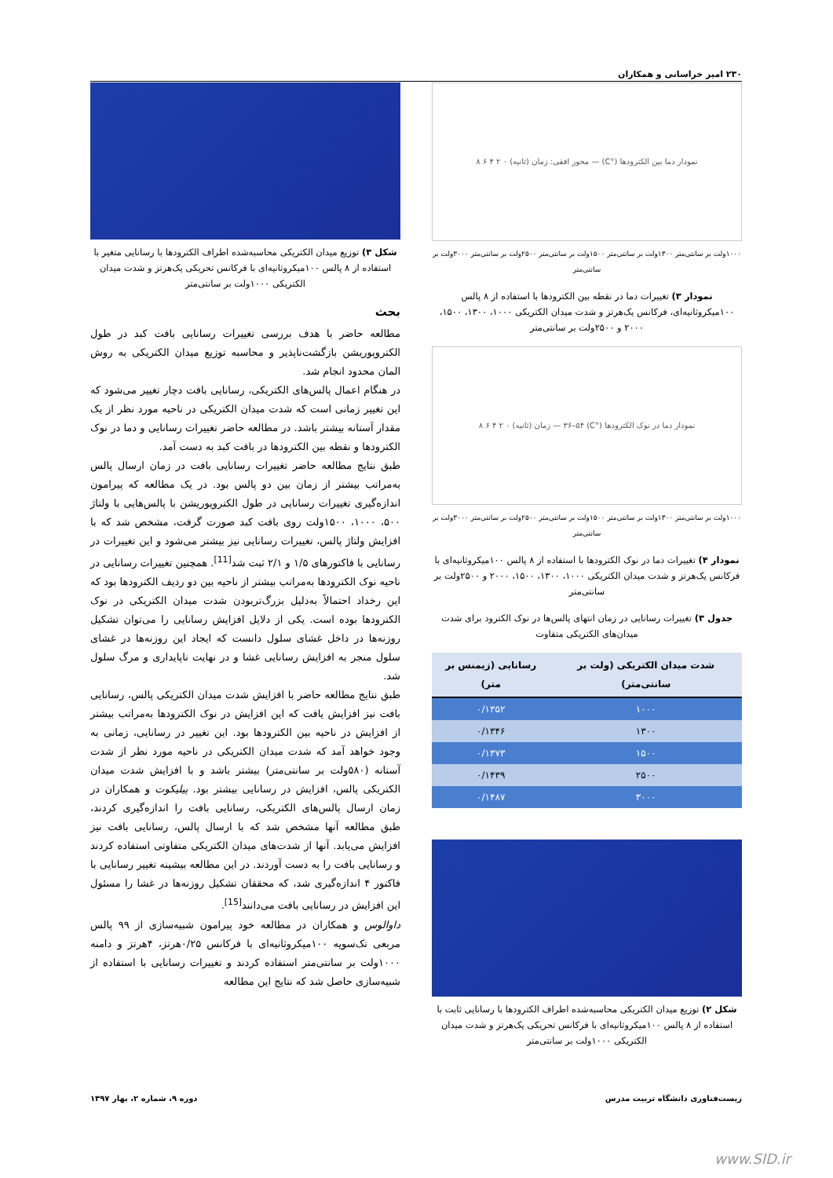۲۳۰ امیر خراسانی و همکاران
نمودار دما بین الکترودها (°C) — محور افقی: زمان (ثانیه) ۰ ۲ ۴ ۶ ۸
۱۰۰۰ولت بر سانتی‌متر ۱۳۰۰ولت بر سانتی‌متر ۱۵۰۰ولت بر سانتی‌متر ۲۵۰۰ولت بر سانتی‌متر ۳۰۰۰ولت بر سانتی‌متر
نمودار ۳) تغییرات دما در نقطه بین الکترودها با استفاده از ۸ پالس ۱۰۰میکروثانیه‌ای، فرکانس یک‌هرتز و شدت میدان الکتریکی ۱۰۰۰، ۱۳۰۰، ۱۵۰۰، ۲۰۰۰ و ۲۵۰۰ولت بر سانتی‌متر
نمودار دما در نوک الکترودها (°C) ۳۶–۵۴ — زمان (ثانیه) ۰ ۲ ۴ ۶ ۸
۱۰۰۰ولت بر سانتی‌متر ۱۳۰۰ولت بر سانتی‌متر ۱۵۰۰ولت بر سانتی‌متر ۲۵۰۰ولت بر سانتی‌متر ۳۰۰۰ولت بر سانتی‌متر
نمودار ۴) تغییرات دما در نوک الکترودها با استفاده از ۸ پالس ۱۰۰میکروثانیه‌ای با فرکانس یک‌هرتز و شدت میدان الکتریکی ۱۰۰۰، ۱۳۰۰، ۱۵۰۰، ۲۰۰۰ و ۲۵۰۰ولت بر سانتی‌متر
جدول ۳) تغییرات رسانایی در زمان انتهای پالس‌ها در نوک الکترود برای شدت میدان‌های الکتریکی متفاوت
| شدت میدان الکتریکی (ولت بر سانتی‌متر) | رسانایی (زیمنس بر متر) |
| --- | --- |
| ۱۰۰۰ | ۰/۱۳۵۲ |
| ۱۳۰۰ | ۰/۱۳۴۶ |
| ۱۵۰۰ | ۰/۱۳۷۳ |
| ۲۵۰۰ | ۰/۱۴۳۹ |
| ۳۰۰۰ | ۰/۱۴۸۷ |
شکل ۲) توزیع میدان الکتریکی محاسبه‌شده اطراف الکترودها با رسانایی ثابت با استفاده از ۸ پالس ۱۰۰میکروثانیه‌ای با فرکانس تحریکی یک‌هرتز و شدت میدان الکتریکی ۱۰۰۰ولت بر سانتی‌متر
شکل ۳) توزیع میدان الکتریکی محاسبه‌شده اطراف الکترودها با رسانایی متغیر با استفاده از ۸ پالس ۱۰۰میکروثانیه‌ای با فرکانس تحریکی یک‌هرتز و شدت میدان الکتریکی ۱۰۰۰ولت بر سانتی‌متر
بحث
مطالعه حاضر با هدف بررسی تغییرات رسانایی بافت کبد در طول الکتروپوریشن بازگشت‌ناپذیر و محاسبه توزیع میدان الکتریکی به روش المان محدود انجام شد.
در هنگام اعمال پالس‌های الکتریکی، رسانایی بافت دچار تغییر می‌شود که این تغییر زمانی است که شدت میدان الکتریکی در ناحیه مورد نظر از یک مقدار آستانه بیشتر باشد. در مطالعه حاضر تغییرات رسانایی و دما در نوک الکترودها و نقطه بین الکترودها در بافت کبد به دست آمد.
طبق نتایج مطالعه حاضر تغییرات رسانایی بافت در زمان ارسال پالس به‌مراتب بیشتر از زمان بین دو پالس بود. در یک مطالعه که پیرامون اندازه‌گیری تغییرات رسانایی در طول الکتروپوریشن با پالس‌هایی با ولتاژ ۵۰۰، ۱۰۰۰، ۱۵۰۰ولت روی بافت کبد صورت گرفت، مشخص شد که با افزایش ولتاژ پالس، تغییرات رسانایی نیز بیشتر می‌شود و این تغییرات در رسانایی با فاکتورهای ۱/۵ و ۲/۱ ثبت شد<sup>[11]</sup>. همچنین تغییرات رسانایی در ناحیه نوک الکترودها به‌مراتب بیشتر از ناحیه بین دو ردیف الکترودها بود که این رخداد احتمالاً به‌دلیل بزرگ‌تربودن شدت میدان الکتریکی در نوک الکترودها بوده است. یکی از دلایل افزایش رسانایی را می‌توان تشکیل روزنه‌ها در داخل غشای سلول دانست که ایجاد این روزنه‌ها در غشای سلول منجر به افزایش رسانایی غشا و در نهایت ناپایداری و مرگ سلول شد.
طبق نتایج مطالعه حاضر با افزایش شدت میدان الکتریکی پالس، رسانایی بافت نیز افزایش یافت که این افزایش در نوک الکترودها به‌مراتب بیشتر از افزایش در ناحیه بین الکترودها بود. این تغییر در رسانایی، زمانی به وجود خواهد آمد که شدت میدان الکتریکی در ناحیه مورد نظر از شدت آستانه (۵۸۰ولت بر سانتی‌متر) بیشتر باشد و با افزایش شدت میدان الکتریکی پالس، افزایش در رسانایی بیشتر بود. پیلیکوت و همکاران در زمان ارسال پالس‌های الکتریکی، رسانایی بافت را اندازه‌گیری کردند، طبق مطالعه آنها مشخص شد که با ارسال پالس، رسانایی بافت نیز افزایش می‌یابد. آنها از شدت‌های میدان الکتریکی متفاوتی استفاده کردند و رسانایی بافت را به دست آوردند. در این مطالعه بیشینه تغییر رسانایی با فاکتور ۴ اندازه‌گیری شد، که محققان تشکیل روزنه‌ها در غشا را مسئول این افزایش در رسانایی بافت می‌دانند<sup>[15]</sup>.
داوالوس و همکاران در مطالعه خود پیرامون شبیه‌سازی از ۹۹ پالس مربعی تک‌سویه ۱۰۰میکروثانیه‌ای با فرکانس ۰/۲۵هرتز، ۴هرتز و دامنه ۱۰۰۰ولت بر سانتی‌متر استفاده کردند و تغییرات رسانایی با استفاده از شبیه‌سازی حاصل شد که نتایج این مطالعه
زیست‌فناوری دانشگاه تربیت مدرس دوره ۹، شماره ۲، بهار ۱۳۹۷
www.SID.ir